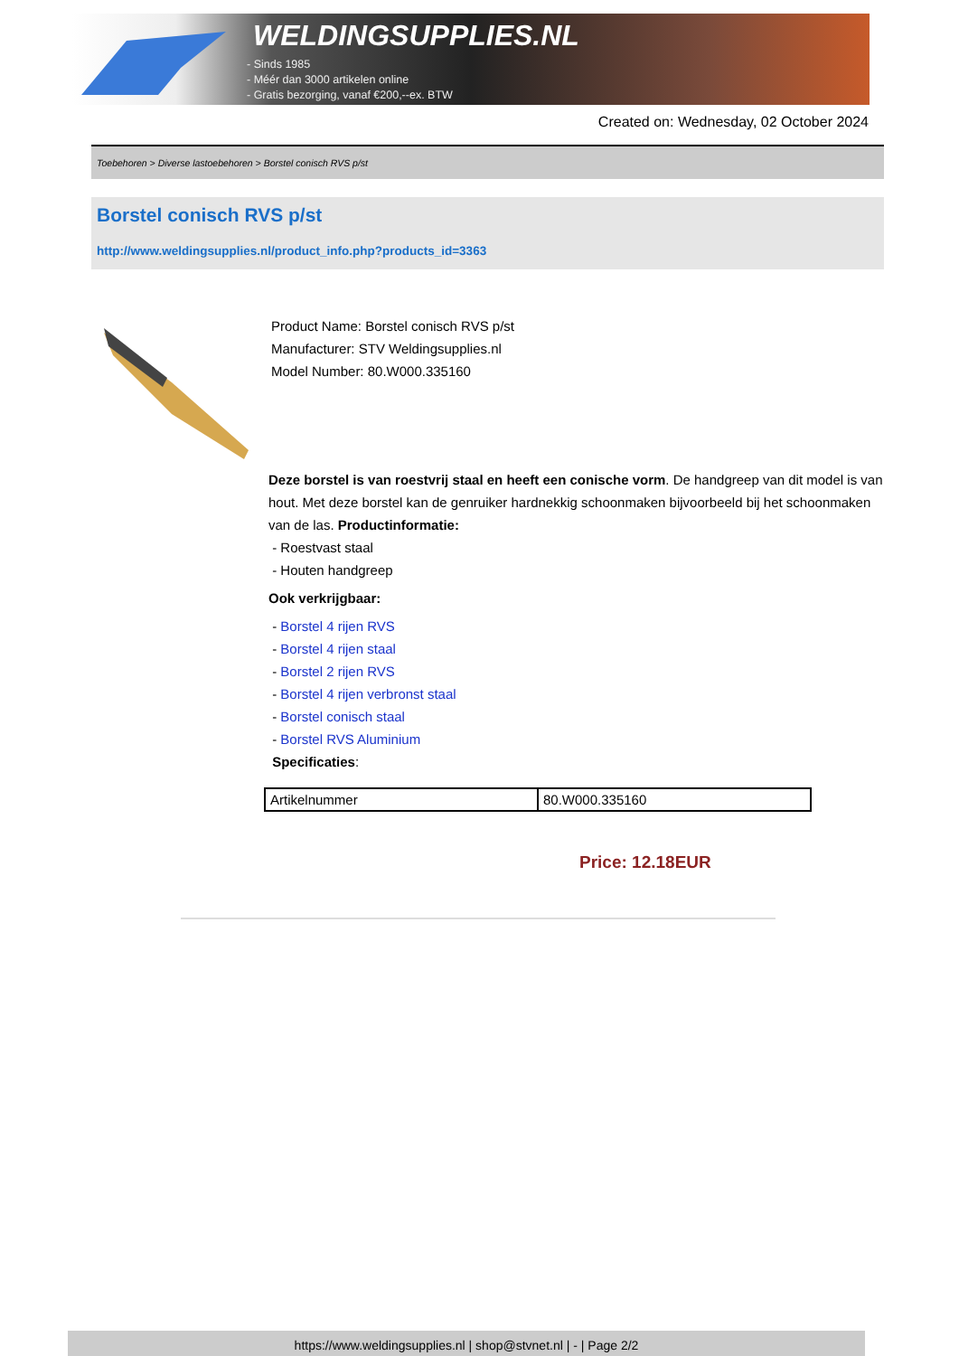WELDINGSUPPLIES.NL
- Sinds 1985
- Méér dan 3000 artikelen online
- Gratis bezorging, vanaf €200,--ex. BTW
Created on: Wednesday, 02 October 2024
Toebehoren > Diverse lastoebehoren > Borstel conisch RVS p/st
Borstel conisch RVS p/st
http://www.weldingsupplies.nl/product_info.php?products_id=3363
Product Name: Borstel conisch RVS p/st
Manufacturer: STV Weldingsupplies.nl
Model Number: 80.W000.335160
Deze borstel is van roestvrij staal en heeft een conische vorm. De handgreep van dit model is van hout. Met deze borstel kan de genruiker hardnekkig schoonmaken bijvoorbeeld bij het schoonmaken van de las. Productinformatie:
- Roestvast staal
- Houten handgreep
Ook verkrijgbaar:
- Borstel 4 rijen RVS
- Borstel 4 rijen staal
- Borstel 2 rijen RVS
- Borstel 4 rijen verbronst staal
- Borstel conisch staal
- Borstel RVS Aluminium
Specificaties:
| Artikelnummer | 80.W000.335160 |
Price: 12.18EUR
https://www.weldingsupplies.nl | shop@stvnet.nl | - | Page 2/2